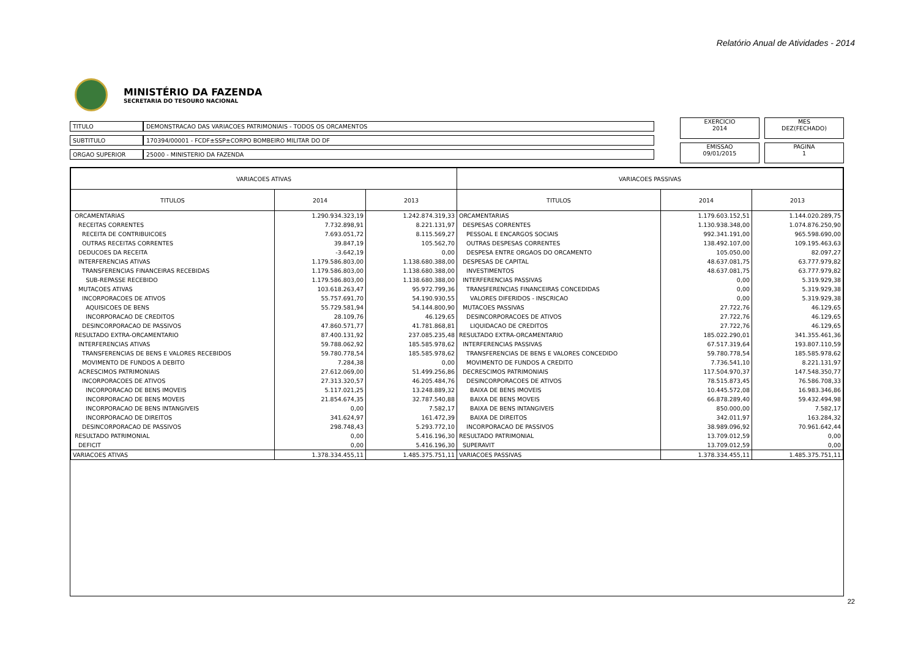Relatório Anual de Atividades - 2014
MINISTÉRIO DA FAZENDA
SECRETARIA DO TESOURO NACIONAL
| TITULO | DEMONSTRACAO DAS VARIACOES PATRIMONIAIS - TODOS OS ORCAMENTOS |
| SUBTITULO | 170394/00001 - FCDF±SSP±CORPO BOMBEIRO MILITAR DO DF |
| ORGAO SUPERIOR | 25000 - MINISTERIO DA FAZENDA |
EXERCICIO
2014
MES
DEZ(FECHADO)
EMISSAO
09/01/2015
PAGINA
1
| VARIACOES ATIVAS | | | VARIACOES PASSIVAS | | |
| --- | --- | --- | --- | --- | --- |
| TITULOS | 2014 | 2013 | TITULOS | 2014 | 2013 |
| ORCAMENTARIAS | 1.290.934.323,19 | 1.242.874.319,33 | ORCAMENTARIAS | 1.179.603.152,51 | 1.144.020.289,75 |
| RECEITAS CORRENTES | 7.732.898,91 | 8.221.131,97 | DESPESAS CORRENTES | 1.130.938.348,00 | 1.074.876.250,90 |
| RECEITA DE CONTRIBUICOES | 7.693.051,72 | 8.115.569,27 | PESSOAL E ENCARGOS SOCIAIS | 992.341.191,00 | 965.598.690,00 |
| OUTRAS RECEITAS CORRENTES | 39.847,19 | 105.562,70 | OUTRAS DESPESAS CORRENTES | 138.492.107,00 | 109.195.463,63 |
| DEDUCOES DA RECEITA | -3.642,19 | 0,00 | DESPESA ENTRE ORGAOS DO ORCAMENTO | 105.050,00 | 82.097,27 |
| INTERFERENCIAS ATIVAS | 1.179.586.803,00 | 1.138.680.388,00 | DESPESAS DE CAPITAL | 48.637.081,75 | 63.777.979,82 |
| TRANSFERENCIAS FINANCEIRAS RECEBIDAS | 1.179.586.803,00 | 1.138.680.388,00 | INVESTIMENTOS | 48.637.081,75 | 63.777.979,82 |
| SUB-REPASSE RECEBIDO | 1.179.586.803,00 | 1.138.680.388,00 | INTERFERENCIAS PASSIVAS | 0,00 | 5.319.929,38 |
| MUTACOES ATIVAS | 103.618.263,47 | 95.972.799,36 | TRANSFERENCIAS FINANCEIRAS CONCEDIDAS | 0,00 | 5.319.929,38 |
| INCORPORACOES DE ATIVOS | 55.757.691,70 | 54.190.930,55 | VALORES DIFERIDOS - INSCRICAO | 0,00 | 5.319.929,38 |
| AQUISICOES DE BENS | 55.729.581,94 | 54.144.800,90 | MUTACOES PASSIVAS | 27.722,76 | 46.129,65 |
| INCORPORACAO DE CREDITOS | 28.109,76 | 46.129,65 | DESINCORPORACOES DE ATIVOS | 27.722,76 | 46.129,65 |
| DESINCORPORACAO DE PASSIVOS | 47.860.571,77 | 41.781.868,81 | LIQUIDACAO DE CREDITOS | 27.722,76 | 46.129,65 |
| RESULTADO EXTRA-ORCAMENTARIO | 87.400.131,92 | 237.085.235,48 | RESULTADO EXTRA-ORCAMENTARIO | 185.022.290,01 | 341.355.461,36 |
| INTERFERENCIAS ATIVAS | 59.788.062,92 | 185.585.978,62 | INTERFERENCIAS PASSIVAS | 67.517.319,64 | 193.807.110,59 |
| TRANSFERENCIAS DE BENS E VALORES RECEBIDOS | 59.780.778,54 | 185.585.978,62 | TRANSFERENCIAS DE BENS E VALORES CONCEDIDO | 59.780.778,54 | 185.585.978,62 |
| MOVIMENTO DE FUNDOS A DEBITO | 7.284,38 | 0,00 | MOVIMENTO DE FUNDOS A CREDITO | 7.736.541,10 | 8.221.131,97 |
| ACRESCIMOS PATRIMONIAIS | 27.612.069,00 | 51.499.256,86 | DECRESCIMOS PATRIMONIAIS | 117.504.970,37 | 147.548.350,77 |
| INCORPORACOES DE ATIVOS | 27.313.320,57 | 46.205.484,76 | DESINCORPORACOES DE ATIVOS | 78.515.873,45 | 76.586.708,33 |
| INCORPORACAO DE BENS IMOVEIS | 5.117.021,25 | 13.248.889,32 | BAIXA DE BENS IMOVEIS | 10.445.572,08 | 16.983.346,86 |
| INCORPORACAO DE BENS MOVEIS | 21.854.674,35 | 32.787.540,88 | BAIXA DE BENS MOVEIS | 66.878.289,40 | 59.432.494,98 |
| INCORPORACAO DE BENS INTANGIVEIS | 0,00 | 7.582,17 | BAIXA DE BENS INTANGIVEIS | 850.000,00 | 7.582,17 |
| INCORPORACAO DE DIREITOS | 341.624,97 | 161.472,39 | BAIXA DE DIREITOS | 342.011,97 | 163.284,32 |
| DESINCORPORACAO DE PASSIVOS | 298.748,43 | 5.293.772,10 | INCORPORACAO DE PASSIVOS | 38.989.096,92 | 70.961.642,44 |
| RESULTADO PATRIMONIAL | 0,00 | 5.416.196,30 | RESULTADO PATRIMONIAL | 13.709.012,59 | 0,00 |
| DEFICIT | 0,00 | 5.416.196,30 | SUPERAVIT | 13.709.012,59 | 0,00 |
| VARIACOES ATIVAS | 1.378.334.455,11 | 1.485.375.751,11 | VARIACOES PASSIVAS | 1.378.334.455,11 | 1.485.375.751,11 |
22